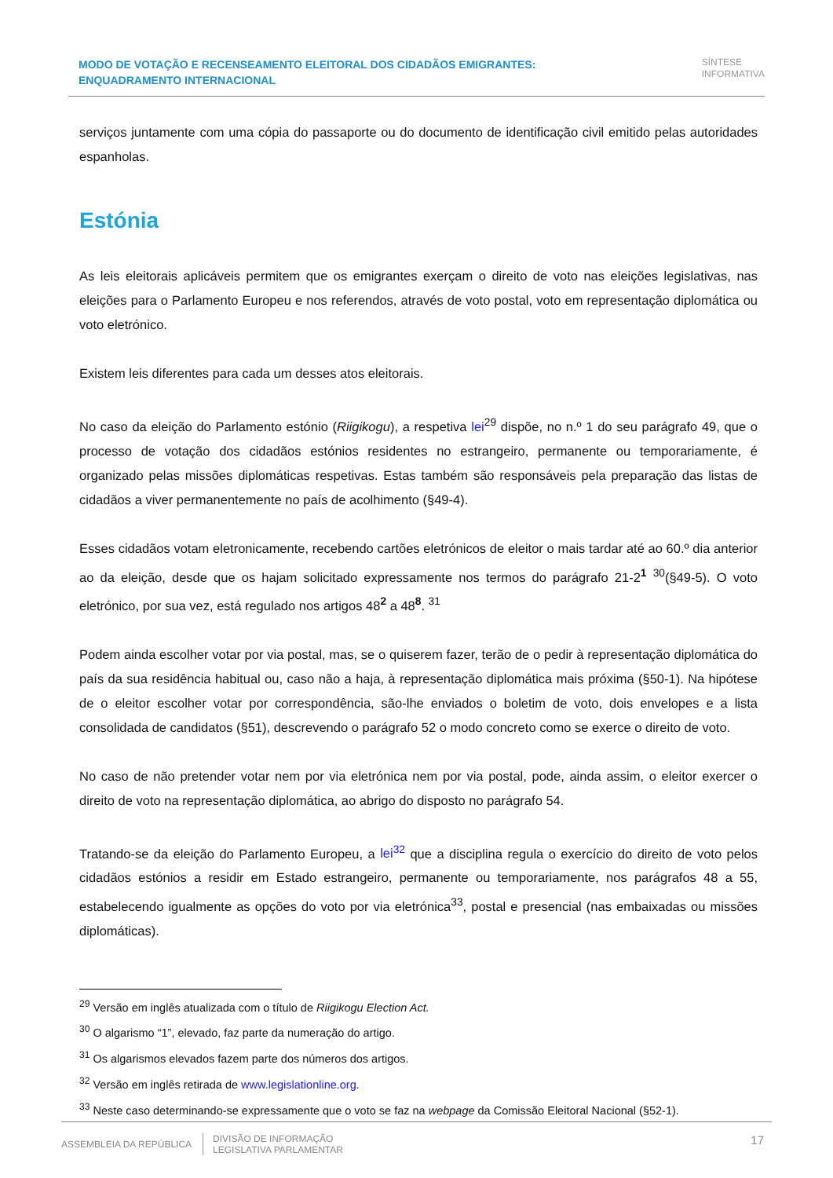MODO DE VOTAÇÃO E RECENSEAMENTO ELEITORAL DOS CIDADÃOS EMIGRANTES: ENQUADRAMENTO INTERNACIONAL
SÍNTESE
INFORMATIVA
serviços juntamente com uma cópia do passaporte ou do documento de identificação civil emitido pelas autoridades espanholas.
Estónia
As leis eleitorais aplicáveis permitem que os emigrantes exerçam o direito de voto nas eleições legislativas, nas eleições para o Parlamento Europeu e nos referendos, através de voto postal, voto em representação diplomática ou voto eletrónico.
Existem leis diferentes para cada um desses atos eleitorais.
No caso da eleição do Parlamento estónio (Riigikogu), a respetiva lei<sup>29</sup> dispõe, no n.º 1 do seu parágrafo 49, que o processo de votação dos cidadãos estónios residentes no estrangeiro, permanente ou temporariamente, é organizado pelas missões diplomáticas respetivas. Estas também são responsáveis pela preparação das listas de cidadãos a viver permanentemente no país de acolhimento (§49-4).
Esses cidadãos votam eletronicamente, recebendo cartões eletrónicos de eleitor o mais tardar até ao 60.º dia anterior ao da eleição, desde que os hajam solicitado expressamente nos termos do parágrafo 21-2<sup>1</sup> <sup>30</sup>(§49-5). O voto eletrónico, por sua vez, está regulado nos artigos 48<sup>2</sup> a 48<sup>8</sup>. <sup>31</sup>
Podem ainda escolher votar por via postal, mas, se o quiserem fazer, terão de o pedir à representação diplomática do país da sua residência habitual ou, caso não a haja, à representação diplomática mais próxima (§50-1). Na hipótese de o eleitor escolher votar por correspondência, são-lhe enviados o boletim de voto, dois envelopes e a lista consolidada de candidatos (§51), descrevendo o parágrafo 52 o modo concreto como se exerce o direito de voto.
No caso de não pretender votar nem por via eletrónica nem por via postal, pode, ainda assim, o eleitor exercer o direito de voto na representação diplomática, ao abrigo do disposto no parágrafo 54.
Tratando-se da eleição do Parlamento Europeu, a lei<sup>32</sup> que a disciplina regula o exercício do direito de voto pelos cidadãos estónios a residir em Estado estrangeiro, permanente ou temporariamente, nos parágrafos 48 a 55, estabelecendo igualmente as opções do voto por via eletrónica<sup>33</sup>, postal e presencial (nas embaixadas ou missões diplomáticas).
<sup>29</sup> Versão em inglês atualizada com o título de Riigikogu Election Act.
<sup>30</sup> O algarismo “1”, elevado, faz parte da numeração do artigo.
<sup>31</sup> Os algarismos elevados fazem parte dos números dos artigos.
<sup>32</sup> Versão em inglês retirada de www.legislationline.org.
<sup>33</sup> Neste caso determinando-se expressamente que o voto se faz na webpage da Comissão Eleitoral Nacional (§52-1).
ASSEMBLEIA DA REPÚBLICA
DIVISÃO DE INFORMAÇÃO
LEGISLATIVA PARLAMENTAR
17